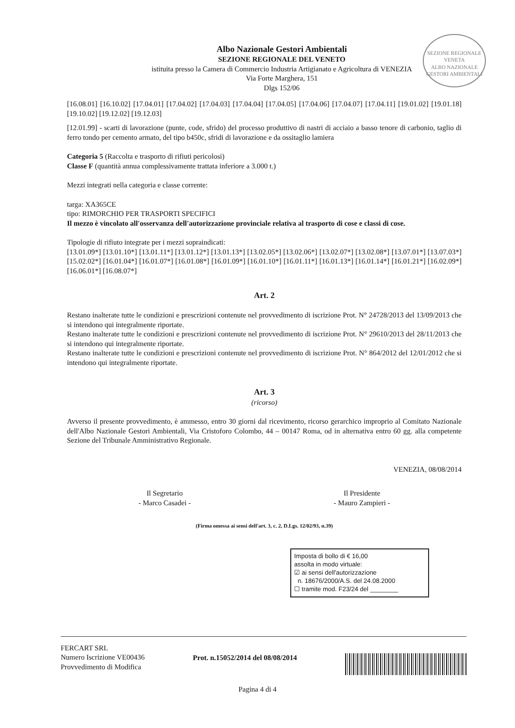SEZIONE REGIONALE VENETA
ALBO NAZIONALE GESTORI AMBIENTALI
Albo Nazionale Gestori Ambientali
SEZIONE REGIONALE DEL VENETO
istituita presso la Camera di Commercio Industria Artigianato e Agricoltura di VENEZIA
Via Forte Marghera, 151
Dlgs 152/06
[16.08.01] [16.10.02] [17.04.01] [17.04.02] [17.04.03] [17.04.04] [17.04.05] [17.04.06] [17.04.07] [17.04.11] [19.01.02] [19.01.18] [19.10.02] [19.12.02] [19.12.03]
[12.01.99] - scarti di lavorazione (punte, code, sfrido) del processo produttivo di nastri di acciaio a basso tenore di carbonio, taglio di ferro tondo per cemento armato, del tipo b450c, sfridi di lavorazione e da ossitaglio lamiera
Categoria 5 (Raccolta e trasporto di rifiuti pericolosi)
Classe F (quantità annua complessivamente trattata inferiore a 3.000 t.)
Mezzi integrati nella categoria e classe corrente:
targa: XA365CE
tipo: RIMORCHIO PER TRASPORTI SPECIFICI
Il mezzo è vincolato all'osservanza dell'autorizzazione provinciale relativa al trasporto di cose e classi di cose.
Tipologie di rifiuto integrate per i mezzi sopraindicati:
[13.01.09*] [13.01.10*] [13.01.11*] [13.01.12*] [13.01.13*] [13.02.05*] [13.02.06*] [13.02.07*] [13.02.08*] [13.07.01*] [13.07.03*] [15.02.02*] [16.01.04*] [16.01.07*] [16.01.08*] [16.01.09*] [16.01.10*] [16.01.11*] [16.01.13*] [16.01.14*] [16.01.21*] [16.02.09*] [16.06.01*] [16.08.07*]
Art. 2
Restano inalterate tutte le condizioni e prescrizioni contenute nel provvedimento di iscrizione Prot. N° 24728/2013 del 13/09/2013 che si intendono qui integralmente riportate.
Restano inalterate tutte le condizioni e prescrizioni contenute nel provvedimento di iscrizione Prot. N° 29610/2013 del 28/11/2013 che si intendono qui integralmente riportate.
Restano inalterate tutte le condizioni e prescrizioni contenute nel provvedimento di iscrizione Prot. N° 864/2012 del 12/01/2012 che si intendono qui integralmente riportate.
Art. 3
(ricorso)
Avverso il presente provvedimento, è ammesso, entro 30 giorni dal ricevimento, ricorso gerarchico improprio al Comitato Nazionale dell'Albo Nazionale Gestori Ambientali, Via Cristoforo Colombo, 44 – 00147 Roma, od in alternativa entro 60 gg. alla competente Sezione del Tribunale Amministrativo Regionale.
VENEZIA, 08/08/2014
Il Segretario
- Marco Casadei -
Il Presidente
- Mauro Zampieri -
(Firma omessa ai sensi dell'art. 3, c. 2, D.Lgs. 12/02/93, n.39)
Imposta di bollo di € 16,00
assolta in modo virtuale:
☑ ai sensi dell'autorizzazione
n. 18676/2000/A.S. del 24.08.2000
☐ tramite mod. F23/24 del ________
FERCART SRL
Numero Iscrizione VE00436
Provvedimento di Modifica
Prot. n.15052/2014 del 08/08/2014
Pagina 4 di 4